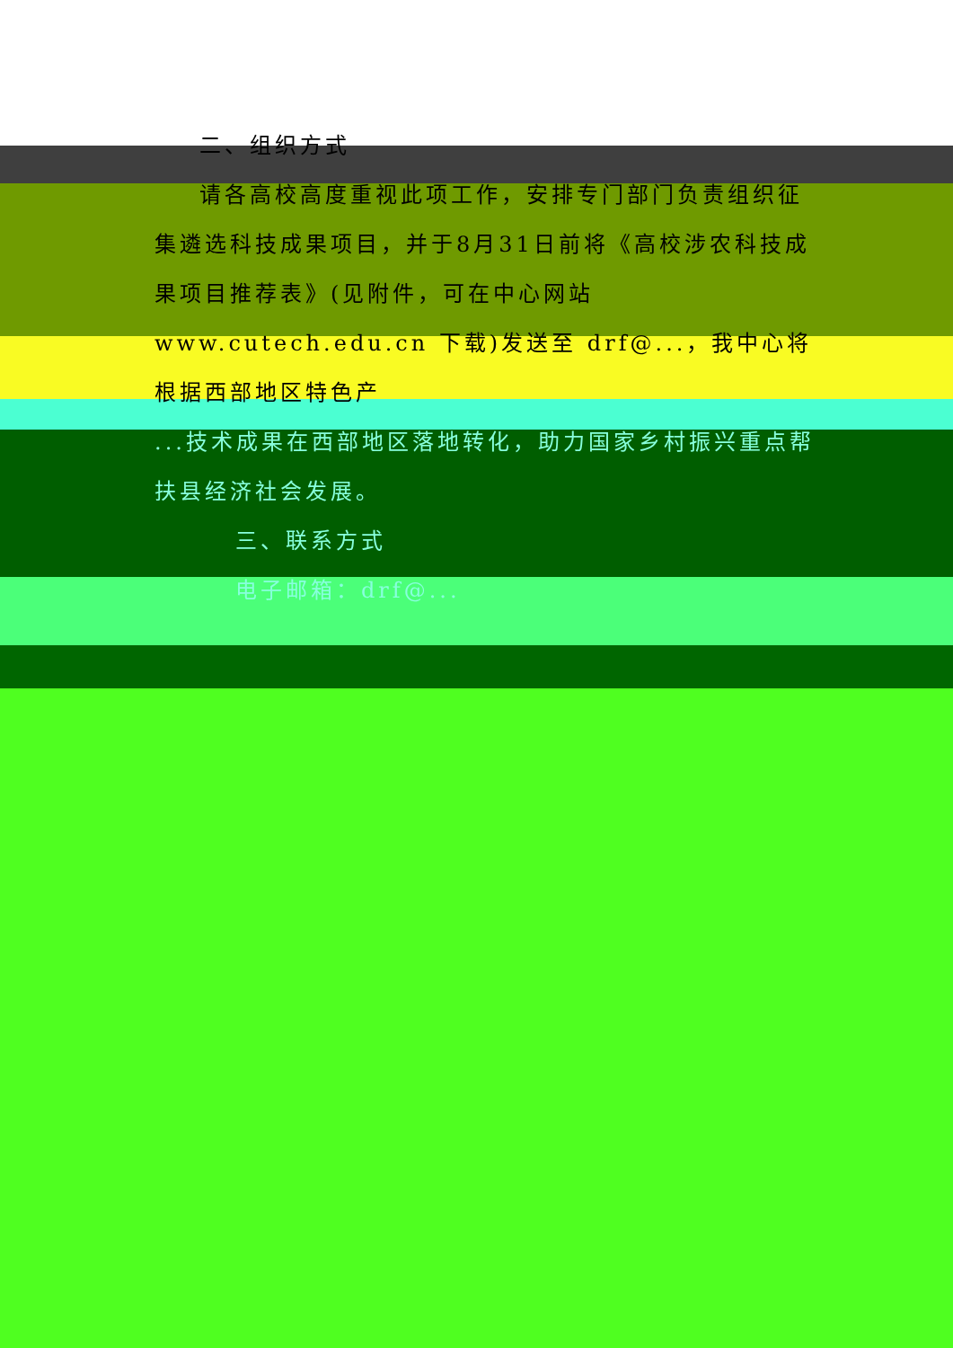二、组织方式
请各高校高度重视此项工作，安排专门部门负责组织征
集遴选科技成果项目，并于8月31日前将《高校涉农科技成果项目推荐表》(见附件，可在中心网站 www.cutech.edu.cn 下载)发送至 drf@...，我中心将根据西部地区特色产
...技术成果在西部地区落地转化，助力国家乡村振兴重点帮扶县经济社会发展。
三、联系方式
电子邮箱：drf@...